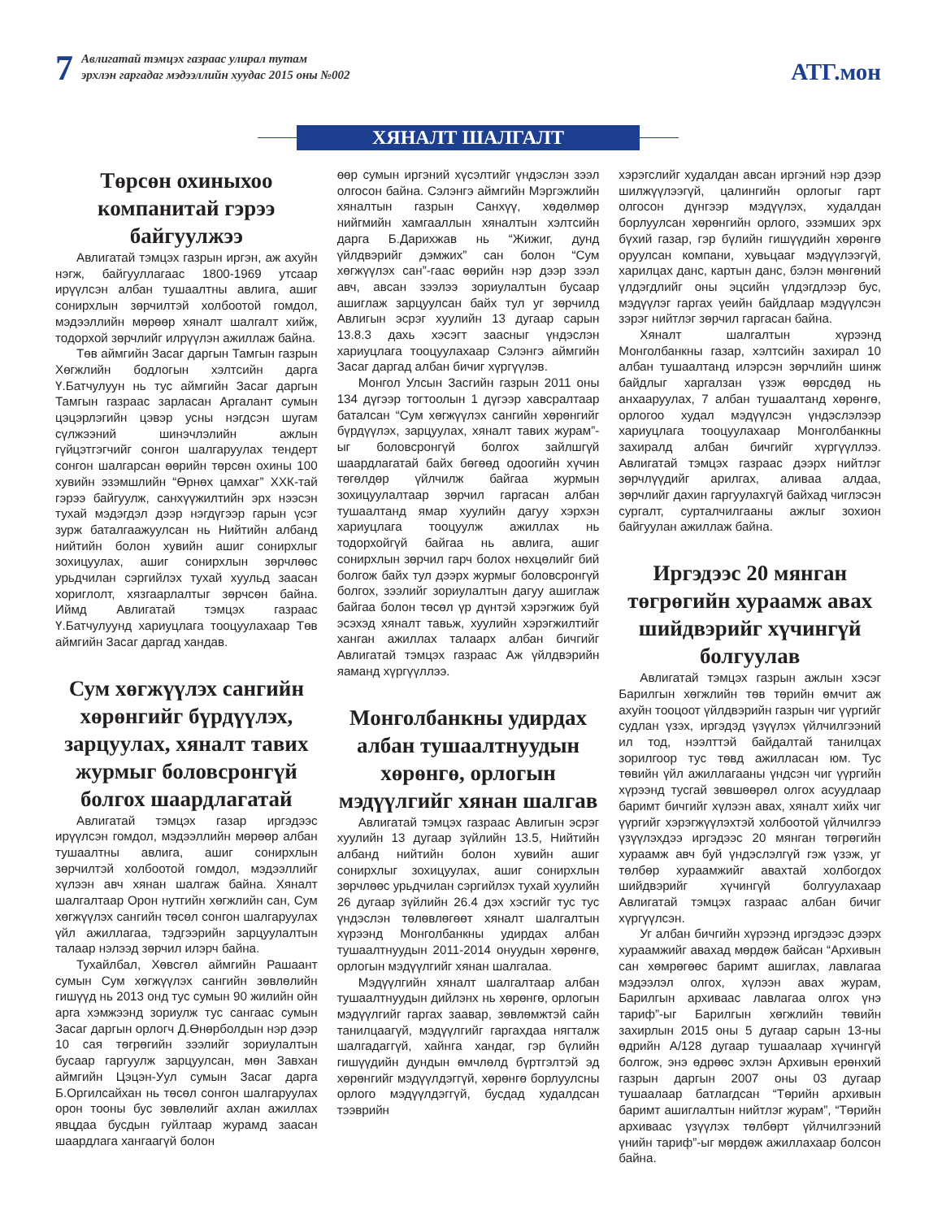7
Авлигатай тэмцэх газраас улирал тутам
эрхлэн гаргадаг мэдээллийн хуудас 2015 оны №002
АТГ.мон
ХЯНАЛТ ШАЛГАЛТ
Төрсөн охиныхоо компанитай гэрээ байгуулжээ
Авлигатай тэмцэх газрын иргэн, аж ахуйн нэгж, байгууллагаас 1800-1969 утсаар ирүүлсэн албан тушаалтны авлига, ашиг сонирхлын зөрчилтэй холбоотой гомдол, мэдээллийн мөрөөр хяналт шалгалт хийж, тодорхой зөрчлийг илрүүлэн ажиллаж байна.
Төв аймгийн Засаг даргын Тамгын газрын Хөгжлийн бодлогын хэлтсийн дарга Ү.Батчулуун нь тус аймгийн Засаг даргын Тамгын газраас зарласан Аргалант сумын цэцэрлэгийн цэвэр усны нэгдсэн шугам сүлжээний шинэчлэлийн ажлын гүйцэтгэгчийг сонгон шалгаруулах тендерт сонгон шалгарсан өөрийн төрсөн охины 100 хувийн эзэмшлийн “Өрнөх цамхаг” ХХК-тай гэрээ байгуулж, санхүүжилтийн эрх нээсэн тухай мэдэгдэл дээр нэгдүгээр гарын үсэг зурж баталгаажуулсан нь Нийтийн албанд нийтийн болон хувийн ашиг сонирхлыг зохицуулах, ашиг сонирхлын зөрчлөөс урьдчилан сэргийлэх тухай хуульд заасан хориглолт, хязгаарлалтыг зөрчсөн байна. Иймд Авлигатай тэмцэх газраас Ү.Батчулуунд хариуцлага тооцуулахаар Төв аймгийн Засаг даргад хандав.
Сум хөгжүүлэх сангийн хөрөнгийг бүрдүүлэх, зарцуулах, хяналт тавих журмыг боловсронгүй болгох шаардлагатай
Авлигатай тэмцэх газар иргэдээс ирүүлсэн гомдол, мэдээллийн мөрөөр албан тушаалтны авлига, ашиг сонирхлын зөрчилтэй холбоотой гомдол, мэдээллийг хүлээн авч хянан шалгаж байна. Хяналт шалгалтаар Орон нутгийн хөгжлийн сан, Сум хөгжүүлэх сангийн төсөл сонгон шалгаруулах үйл ажиллагаа, тэдгээрийн зарцуулалтын талаар нэлээд зөрчил илэрч байна.
Тухайлбал, Хөвсгөл аймгийн Рашаант сумын Сум хөгжүүлэх сангийн зөвлөлийн гишүүд нь 2013 онд тус сумын 90 жилийн ойн арга хэмжээнд зориулж тус сангаас сумын Засаг даргын орлогч Д.Өнөрболдын нэр дээр 10 сая төгрөгийн зээлийг зориулалтын бусаар гаргуулж зарцуулсан, мөн Завхан аймгийн Цэцэн-Уул сумын Засаг дарга Б.Оргилсайхан нь төсөл сонгон шалгаруулах орон тооны бус зөвлөлийг ахлан ажиллах явцдаа бусдын гуйлтаар журамд заасан шаардлага хангаагүй болон
өөр сумын иргэний хүсэлтийг үндэслэн зээл олгосон байна. Сэлэнгэ аймгийн Мэргэжлийн хяналтын газрын Санхүү, хөдөлмөр нийгмийн хамгааллын хяналтын хэлтсийн дарга Б.Дарихжав нь “Жижиг, дунд үйлдвэрийг дэмжих” сан болон “Сум хөгжүүлэх сан”-гаас өөрийн нэр дээр зээл авч, авсан зээлээ зориулалтын бусаар ашиглаж зарцуулсан байх тул уг зөрчилд Авлигын эсрэг хуулийн 13 дугаар сарын 13.8.3 дахь хэсэгт заасныг үндэслэн хариуцлага тооцуулахаар Сэлэнгэ аймгийн Засаг даргад албан бичиг хүргүүлэв.
Монгол Улсын Засгийн газрын 2011 оны 134 дүгээр тогтоолын 1 дүгээр хавсралтаар баталсан “Сум хөгжүүлэх сангийн хөрөнгийг бүрдүүлэх, зарцуулах, хяналт тавих журам”-ыг боловсронгүй болгох зайлшгүй шаардлагатай байх бөгөөд одоогийн хүчин төгөлдөр үйлчилж байгаа журмын зохицуулалтаар зөрчил гаргасан албан тушаалтанд ямар хуулийн дагуу хэрхэн хариуцлага тооцуулж ажиллах нь тодорхойгүй байгаа нь авлига, ашиг сонирхлын зөрчил гарч болох нөхцөлийг бий болгож байх тул дээрх журмыг боловсронгүй болгох, зээлийг зориулалтын дагуу ашиглаж байгаа болон төсөл үр дүнтэй хэрэгжиж буй эсэхэд хяналт тавьж, хуулийн хэрэгжилтийг ханган ажиллах талаарх албан бичгийг Авлигатай тэмцэх газраас Аж үйлдвэрийн яаманд хүргүүллээ.
Монголбанкны удирдах албан тушаалтнуудын хөрөнгө, орлогын мэдүүлгийг хянан шалгав
Авлигатай тэмцэх газраас Авлигын эсрэг хуулийн 13 дугаар зүйлийн 13.5, Нийтийн албанд нийтийн болон хувийн ашиг сонирхлыг зохицуулах, ашиг сонирхлын зөрчлөөс урьдчилан сэргийлэх тухай хуулийн 26 дугаар зүйлийн 26.4 дэх хэсгийг тус тус үндэслэн төлөвлөгөөт хяналт шалгалтын хүрээнд Монголбанкны удирдах албан тушаалтнуудын 2011-2014 онуудын хөрөнгө, орлогын мэдүүлгийг хянан шалгалаа.
Мэдүүлгийн хяналт шалгалтаар албан тушаалтнуудын дийлэнх нь хөрөнгө, орлогын мэдүүлгийг гаргах заавар, зөвлөмжтэй сайн танилцаагүй, мэдүүлгийг гаргахдаа нягталж шалгадаггүй, хайнга хандаг, гэр бүлийн гишүүдийн дундын өмчлөлд бүртгэлтэй эд хөрөнгийг мэдүүлдэггүй, хөрөнгө борлуулсны орлого мэдүүлдэггүй, бусдад худалдсан тээврийн
хэрэгслийг худалдан авсан иргэний нэр дээр шилжүүлээгүй, цалингийн орлогыг гарт олгосон дүнгээр мэдүүлэх, худалдан борлуулсан хөрөнгийн орлого, эзэмших эрх бүхий газар, гэр бүлийн гишүүдийн хөрөнгө оруулсан компани, хувьцааг мэдүүлээгүй, харилцах данс, картын данс, бэлэн мөнгөний үлдэгдлийг оны эцсийн үлдэгдлээр бус, мэдүүлэг гаргах үеийн байдлаар мэдүүлсэн зэрэг нийтлэг зөрчил гаргасан байна.
Хяналт шалгалтын хүрээнд Монголбанкны газар, хэлтсийн захирал 10 албан тушаалтанд илэрсэн зөрчлийн шинж байдлыг харгалзан үзэж өөрсдөд нь анхааруулах, 7 албан тушаалтанд хөрөнгө, орлогоо худал мэдүүлсэн үндэслэлээр хариуцлага тооцуулахаар Монголбанкны захиралд албан бичгийг хүргүүллээ. Авлигатай тэмцэх газраас дээрх нийтлэг зөрчлүүдийг арилгах, аливаа алдаа, зөрчлийг дахин гаргуулахгүй байхад чиглэсэн сургалт, сурталчилгааны ажлыг зохион байгуулан ажиллаж байна.
Иргэдээс 20 мянган төгрөгийн хураамж авах шийдвэрийг хүчингүй болгуулав
Авлигатай тэмцэх газрын ажлын хэсэг Барилгын хөгжлийн төв төрийн өмчит аж ахуйн тооцоот үйлдвэрийн газрын чиг үүргийг судлан үзэх, иргэдэд үзүүлэх үйлчилгээний ил тод, нээлттэй байдалтай танилцах зорилгоор тус төвд ажилласан юм. Тус төвийн үйл ажиллагааны үндсэн чиг үүргийн хүрээнд тусгай зөвшөөрөл олгох асуудлаар баримт бичгийг хүлээн авах, хяналт хийх чиг үүргийг хэрэгжүүлэхтэй холбоотой үйлчилгээ үзүүлэхдээ иргэдээс 20 мянган төгрөгийн хураамж авч буй үндэслэлгүй гэж үзэж, уг төлбөр хураамжийг авахтай холбогдох шийдвэрийг хүчингүй болгуулахаар Авлигатай тэмцэх газраас албан бичиг хүргүүлсэн.
Уг албан бичгийн хүрээнд иргэдээс дээрх хураамжийг авахад мөрдөж байсан “Архивын сан хөмрөгөөс баримт ашиглах, лавлагаа мэдээлэл олгох, хүлээн авах журам, Барилгын архиваас лавлагаа олгох үнэ тариф”-ыг Барилгын хөгжлийн төвийн захирлын 2015 оны 5 дугаар сарын 13-ны өдрийн А/128 дугаар тушаалаар хүчингүй болгож, энэ өдрөөс эхлэн Архивын ерөнхий газрын даргын 2007 оны 03 дугаар тушаалаар батлагдсан “Төрийн архивын баримт ашиглалтын нийтлэг журам”, “Төрийн архиваас үзүүлэх төлбөрт үйлчилгээний үнийн тариф”-ыг мөрдөж ажиллахаар болсон байна.